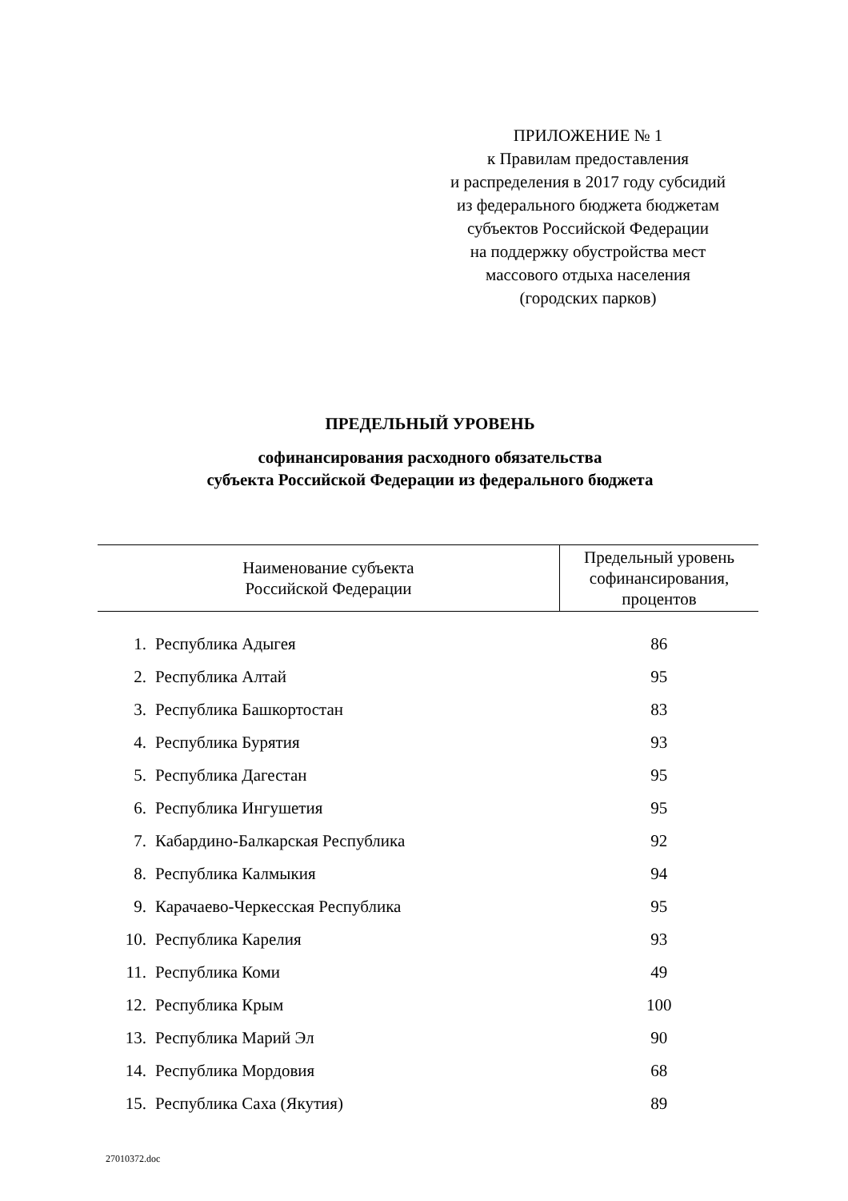ПРИЛОЖЕНИЕ № 1
к Правилам предоставления
и распределения в 2017 году субсидий
из федерального бюджета бюджетам
субъектов Российской Федерации
на поддержку обустройства мест
массового отдыха населения
(городских парков)
ПРЕДЕЛЬНЫЙ УРОВЕНЬ
софинансирования расходного обязательства
субъекта Российской Федерации из федерального бюджета
| Наименование субъекта Российской Федерации | | Предельный уровень софинансирования, процентов |
| --- | --- | --- |
| 1. | Республика Адыгея | 86 |
| 2. | Республика Алтай | 95 |
| 3. | Республика Башкортостан | 83 |
| 4. | Республика Бурятия | 93 |
| 5. | Республика Дагестан | 95 |
| 6. | Республика Ингушетия | 95 |
| 7. | Кабардино-Балкарская Республика | 92 |
| 8. | Республика Калмыкия | 94 |
| 9. | Карачаево-Черкесская Республика | 95 |
| 10. | Республика Карелия | 93 |
| 11. | Республика Коми | 49 |
| 12. | Республика Крым | 100 |
| 13. | Республика Марий Эл | 90 |
| 14. | Республика Мордовия | 68 |
| 15. | Республика Саха (Якутия) | 89 |
27010372.doc